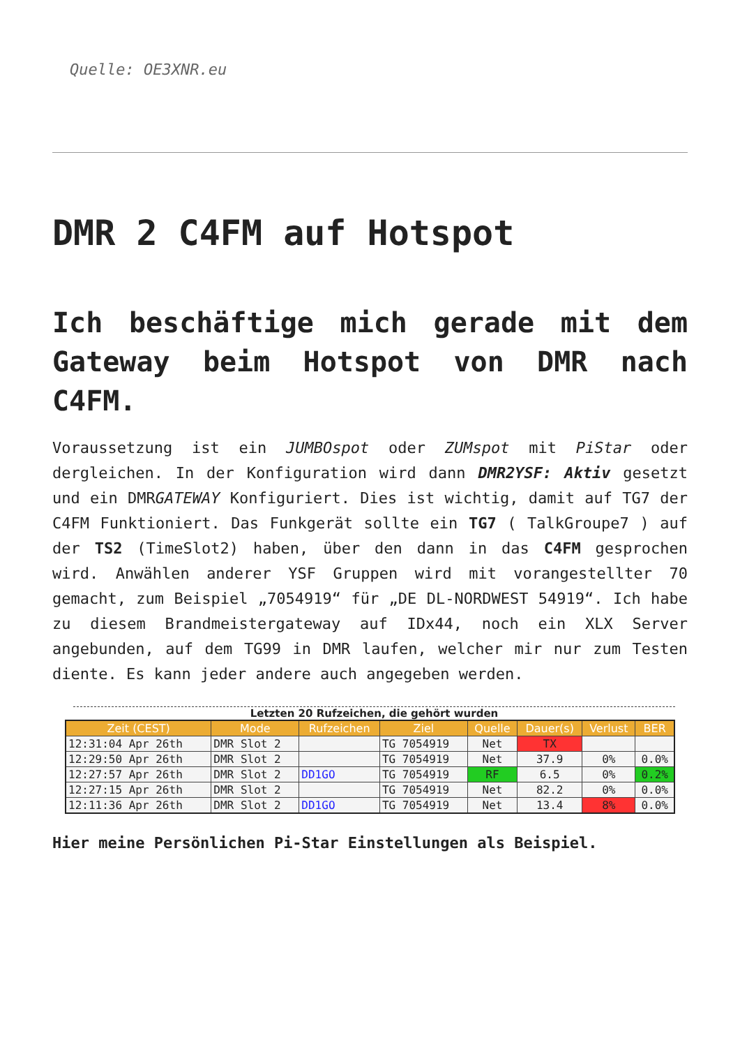Quelle: OE3XNR.eu
DMR 2 C4FM auf Hotspot
Ich beschäftige mich gerade mit dem Gateway beim Hotspot von DMR nach C4FM.
Voraussetzung ist ein JUMBOspot oder ZUMspot mit PiStar oder dergleichen. In der Konfiguration wird dann DMR2YSF: Aktiv gesetzt und ein DMRGATEWAY Konfiguriert. Dies ist wichtig, damit auf TG7 der C4FM Funktioniert. Das Funkgerät sollte ein TG7 ( TalkGroupe7 ) auf der TS2 (TimeSlot2) haben, über den dann in das C4FM gesprochen wird. Anwählen anderer YSF Gruppen wird mit vorangestellter 70 gemacht, zum Beispiel „7054919“ für „DE DL-NORDWEST 54919“. Ich habe zu diesem Brandmeistergateway auf IDx44, noch ein XLX Server angebunden, auf dem TG99 in DMR laufen, welcher mir nur zum Testen diente. Es kann jeder andere auch angegeben werden.
Letzten 20 Rufzeichen, die gehört wurden
| Zeit (CEST) | Mode | Rufzeichen | Ziel | Quelle | Dauer(s) | Verlust | BER |
| --- | --- | --- | --- | --- | --- | --- | --- |
| 12:31:04 Apr 26th | DMR Slot 2 | | TG 7054919 | Net | TX | | |
| 12:29:50 Apr 26th | DMR Slot 2 | | TG 7054919 | Net | 37.9 | 0% | 0.0% |
| 12:27:57 Apr 26th | DMR Slot 2 | DD1GO | TG 7054919 | RF | 6.5 | 0% | 0.2% |
| 12:27:15 Apr 26th | DMR Slot 2 | | TG 7054919 | Net | 82.2 | 0% | 0.0% |
| 12:11:36 Apr 26th | DMR Slot 2 | DD1GO | TG 7054919 | Net | 13.4 | 8% | 0.0% |
Hier meine Persönlichen Pi-Star Einstellungen als Beispiel.